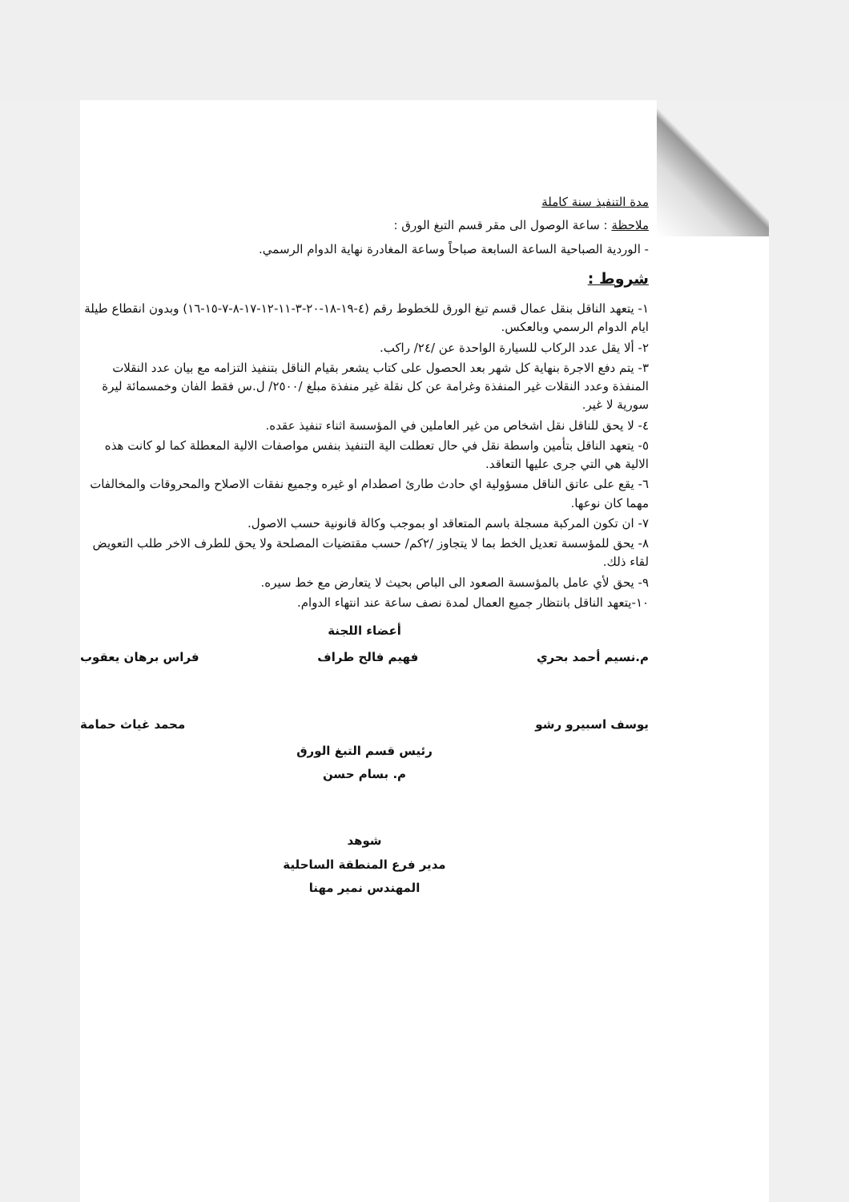مدة التنفيذ سنة كاملة
ملاحظة : ساعة الوصول الى مقر قسم التبغ الورق :
- الوردية الصباحية الساعة السابعة صباحاً وساعة المغادرة نهاية الدوام الرسمي.
شروط :
١- يتعهد الناقل بنقل عمال قسم تبغ الورق للخطوط رقم (٤-١٩-١٨-٢٠-٣-١١-١٢-١٧-٨-٧-١٥-١٦) وبدون انقطاع طيلة ايام الدوام الرسمي وبالعكس.
٢- ألا يقل عدد الركاب للسيارة الواحدة عن /٢٤/ راكب.
٣- يتم دفع الاجرة بنهاية كل شهر بعد الحصول على كتاب يشعر بقيام الناقل بتنفيذ التزامه مع بيان عدد النقلات المنفذة وعدد النقلات غير المنفذة وغرامة عن كل نقلة غير منفذة مبلغ /٢٥٠٠/ ل.س فقط الفان وخمسمائة ليرة سورية لا غير.
٤- لا يحق للناقل نقل اشخاص من غير العاملين في المؤسسة اثناء تنفيذ عقده.
٥- يتعهد الناقل بتأمين واسطة نقل في حال تعطلت الية التنفيذ بنفس مواصفات الالية المعطلة كما لو كانت هذه الالية هي التي جرى عليها التعاقد.
٦- يقع على عاتق الناقل مسؤولية اي حادث طارئ اصطدام او غيره وجميع نفقات الاصلاح والمحروقات والمخالفات مهما كان نوعها.
٧- ان تكون المركبة مسجلة باسم المتعاقد او بموجب وكالة قانونية حسب الاصول.
٨- يحق للمؤسسة تعديل الخط بما لا يتجاوز /٢كم/ حسب مقتضيات المصلحة ولا يحق للطرف الاخر طلب التعويض لقاء ذلك.
٩- يحق لأي عامل بالمؤسسة الصعود الى الباص بحيث لا يتعارض مع خط سيره.
١٠-يتعهد الناقل بانتظار جميع العمال لمدة نصف ساعة عند انتهاء الدوام.
أعضاء اللجنة
م.نسيم أحمد بحري فهيم فالح طراف فراس برهان يعقوب
يوسف اسبيرو رشو محمد غياث حمامة
رئيس قسم التبغ الورق
م. بسام حسن
شوهد
مدير فرع المنطقة الساحلية
المهندس نمير مهنا